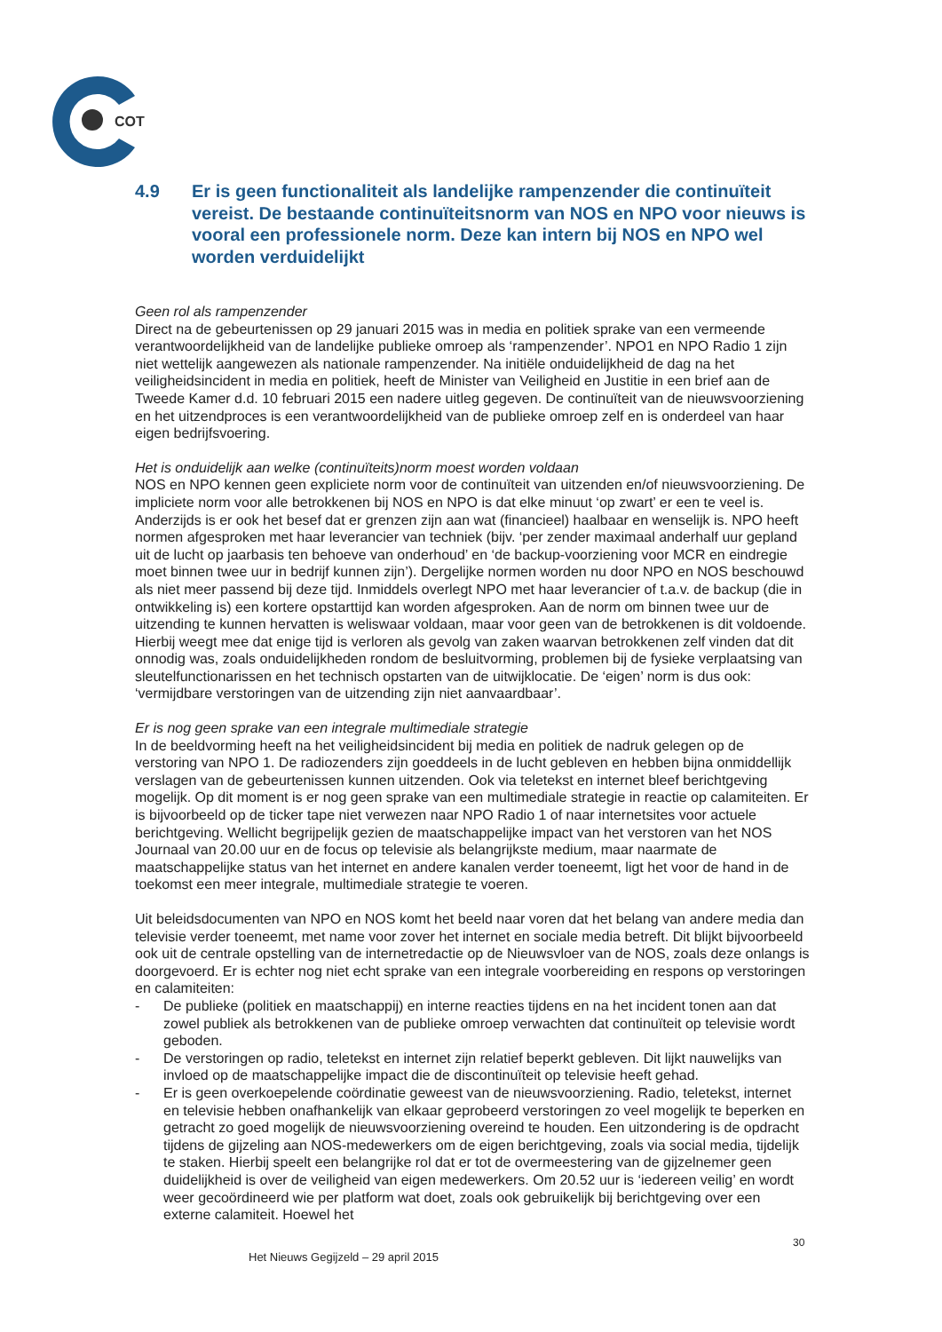COT
4.9 Er is geen functionaliteit als landelijke rampenzender die continuïteit vereist. De bestaande continuïteitsnorm van NOS en NPO voor nieuws is vooral een professionele norm. Deze kan intern bij NOS en NPO wel worden verduidelijkt
Geen rol als rampenzender
Direct na de gebeurtenissen op 29 januari 2015 was in media en politiek sprake van een vermeende verantwoordelijkheid van de landelijke publieke omroep als ‘rampenzender’. NPO1 en NPO Radio 1 zijn niet wettelijk aangewezen als nationale rampenzender. Na initiële onduidelijkheid de dag na het veiligheidsincident in media en politiek, heeft de Minister van Veiligheid en Justitie in een brief aan de Tweede Kamer d.d. 10 februari 2015 een nadere uitleg gegeven. De continuïteit van de nieuwsvoorziening en het uitzendproces is een verantwoordelijkheid van de publieke omroep zelf en is onderdeel van haar eigen bedrijfsvoering.
Het is onduidelijk aan welke (continuïteits)norm moest worden voldaan
NOS en NPO kennen geen expliciete norm voor de continuïteit van uitzenden en/of nieuwsvoorziening. De impliciete norm voor alle betrokkenen bij NOS en NPO is dat elke minuut ‘op zwart’ er een te veel is. Anderzijds is er ook het besef dat er grenzen zijn aan wat (financieel) haalbaar en wenselijk is. NPO heeft normen afgesproken met haar leverancier van techniek (bijv. ‘per zender maximaal anderhalf uur gepland uit de lucht op jaarbasis ten behoeve van onderhoud’ en ‘de backup-voorziening voor MCR en eindregie moet binnen twee uur in bedrijf kunnen zijn’). Dergelijke normen worden nu door NPO en NOS beschouwd als niet meer passend bij deze tijd. Inmiddels overlegt NPO met haar leverancier of t.a.v. de backup (die in ontwikkeling is) een kortere opstarttijd kan worden afgesproken. Aan de norm om binnen twee uur de uitzending te kunnen hervatten is weliswaar voldaan, maar voor geen van de betrokkenen is dit voldoende. Hierbij weegt mee dat enige tijd is verloren als gevolg van zaken waarvan betrokkenen zelf vinden dat dit onnodig was, zoals onduidelijkheden rondom de besluitvorming, problemen bij de fysieke verplaatsing van sleutelfunctionarissen en het technisch opstarten van de uitwijklocatie. De ‘eigen’ norm is dus ook: ‘vermijdbare verstoringen van de uitzending zijn niet aanvaardbaar’.
Er is nog geen sprake van een integrale multimediale strategie
In de beeldvorming heeft na het veiligheidsincident bij media en politiek de nadruk gelegen op de verstoring van NPO 1. De radiozenders zijn goeddeels in de lucht gebleven en hebben bijna onmiddellijk verslagen van de gebeurtenissen kunnen uitzenden. Ook via teletekst en internet bleef berichtgeving mogelijk. Op dit moment is er nog geen sprake van een multimediale strategie in reactie op calamiteiten. Er is bijvoorbeeld op de ticker tape niet verwezen naar NPO Radio 1 of naar internetsites voor actuele berichtgeving. Wellicht begrijpelijk gezien de maatschappelijke impact van het verstoren van het NOS Journaal van 20.00 uur en de focus op televisie als belangrijkste medium, maar naarmate de maatschappelijke status van het internet en andere kanalen verder toeneemt, ligt het voor de hand in de toekomst een meer integrale, multimediale strategie te voeren.
Uit beleidsdocumenten van NPO en NOS komt het beeld naar voren dat het belang van andere media dan televisie verder toeneemt, met name voor zover het internet en sociale media betreft. Dit blijkt bijvoorbeeld ook uit de centrale opstelling van de internetredactie op de Nieuwsvloer van de NOS, zoals deze onlangs is doorgevoerd. Er is echter nog niet echt sprake van een integrale voorbereiding en respons op verstoringen en calamiteiten:
- De publieke (politiek en maatschappij) en interne reacties tijdens en na het incident tonen aan dat zowel publiek als betrokkenen van de publieke omroep verwachten dat continuïteit op televisie wordt geboden.
- De verstoringen op radio, teletekst en internet zijn relatief beperkt gebleven. Dit lijkt nauwelijks van invloed op de maatschappelijke impact die de discontinuïteit op televisie heeft gehad.
- Er is geen overkoepelende coördinatie geweest van de nieuwsvoorziening. Radio, teletekst, internet en televisie hebben onafhankelijk van elkaar geprobeerd verstoringen zo veel mogelijk te beperken en getracht zo goed mogelijk de nieuwsvoorziening overeind te houden. Een uitzondering is de opdracht tijdens de gijzeling aan NOS-medewerkers om de eigen berichtgeving, zoals via social media, tijdelijk te staken. Hierbij speelt een belangrijke rol dat er tot de overmeestering van de gijzelnemer geen duidelijkheid is over de veiligheid van eigen medewerkers. Om 20.52 uur is ‘iedereen veilig’ en wordt weer gecoördineerd wie per platform wat doet, zoals ook gebruikelijk bij berichtgeving over een externe calamiteit. Hoewel het
30
Het Nieuws Gegijzeld – 29 april 2015